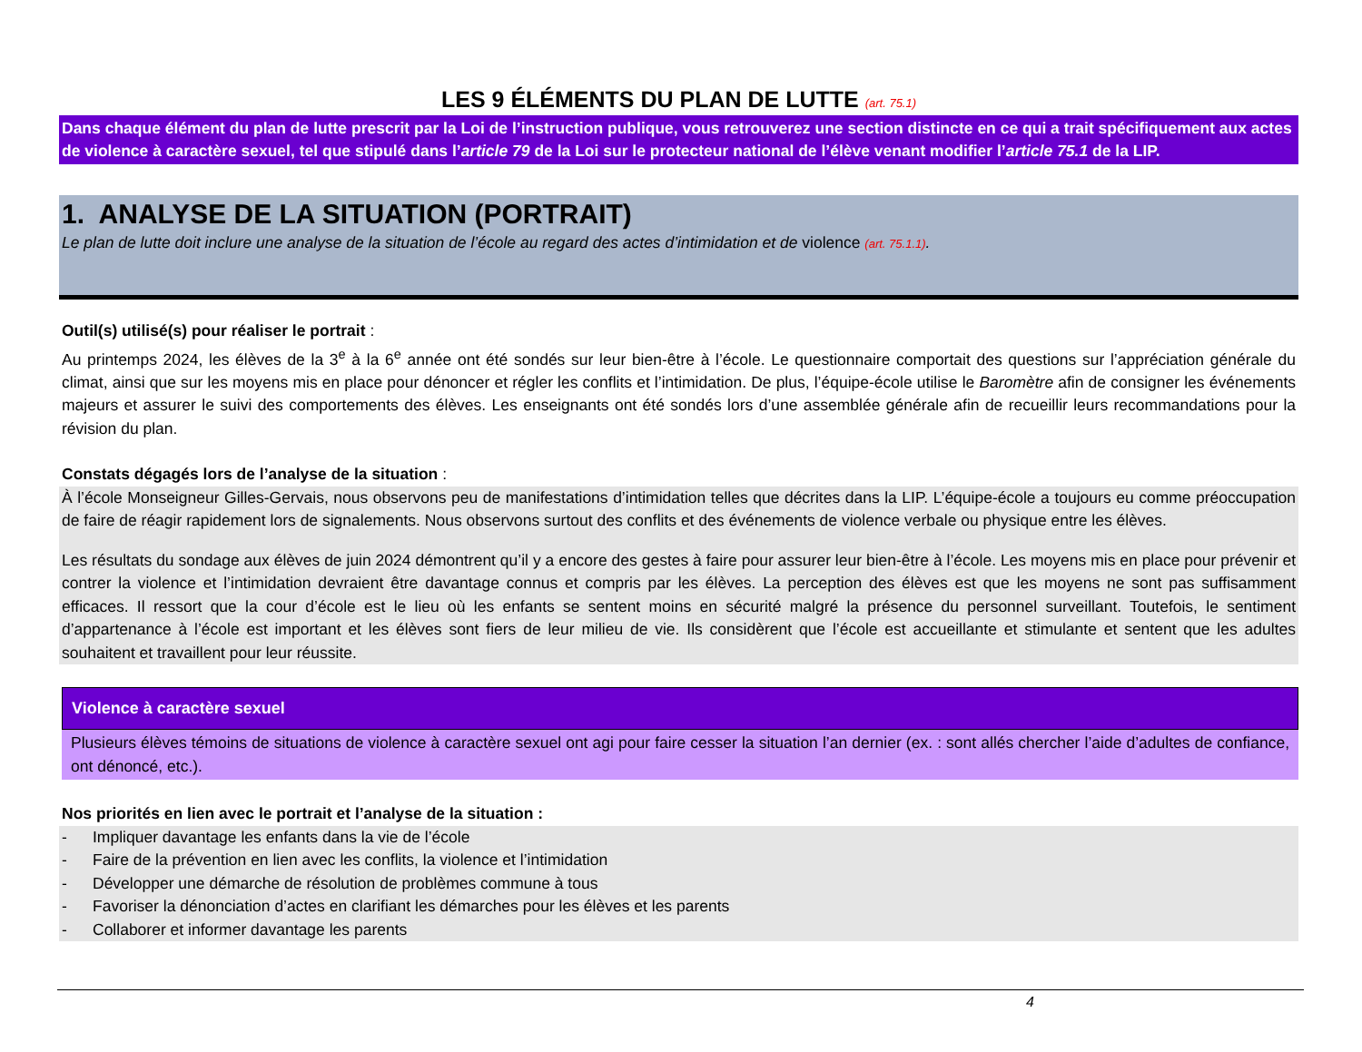LES 9 ÉLÉMENTS DU PLAN DE LUTTE (art. 75.1)
Dans chaque élément du plan de lutte prescrit par la Loi de l’instruction publique, vous retrouverez une section distincte en ce qui a trait spécifiquement aux actes de violence à caractère sexuel, tel que stipulé dans l’article 79 de la Loi sur le protecteur national de l’élève venant modifier l’article 75.1 de la LIP.
1. ANALYSE DE LA SITUATION (PORTRAIT)
Le plan de lutte doit inclure une analyse de la situation de l’école au regard des actes d’intimidation et de violence (art. 75.1.1).
Outil(s) utilisé(s) pour réaliser le portrait :
Au printemps 2024, les élèves de la 3<sup>e</sup> à la 6<sup>e</sup> année ont été sondés sur leur bien-être à l’école. Le questionnaire comportait des questions sur l’appréciation générale du climat, ainsi que sur les moyens mis en place pour dénoncer et régler les conflits et l’intimidation. De plus, l’équipe-école utilise le Baromètre afin de consigner les événements majeurs et assurer le suivi des comportements des élèves. Les enseignants ont été sondés lors d’une assemblée générale afin de recueillir leurs recommandations pour la révision du plan.
Constats dégagés lors de l’analyse de la situation :
À l’école Monseigneur Gilles-Gervais, nous observons peu de manifestations d’intimidation telles que décrites dans la LIP. L’équipe-école a toujours eu comme préoccupation de faire de réagir rapidement lors de signalements. Nous observons surtout des conflits et des événements de violence verbale ou physique entre les élèves.
Les résultats du sondage aux élèves de juin 2024 démontrent qu’il y a encore des gestes à faire pour assurer leur bien-être à l’école. Les moyens mis en place pour prévenir et contrer la violence et l’intimidation devraient être davantage connus et compris par les élèves. La perception des élèves est que les moyens ne sont pas suffisamment efficaces. Il ressort que la cour d’école est le lieu où les enfants se sentent moins en sécurité malgré la présence du personnel surveillant. Toutefois, le sentiment d’appartenance à l’école est important et les élèves sont fiers de leur milieu de vie. Ils considèrent que l’école est accueillante et stimulante et sentent que les adultes souhaitent et travaillent pour leur réussite.
Violence à caractère sexuel
Plusieurs élèves témoins de situations de violence à caractère sexuel ont agi pour faire cesser la situation l’an dernier (ex. : sont allés chercher l’aide d’adultes de confiance, ont dénoncé, etc.).
Nos priorités en lien avec le portrait et l’analyse de la situation :
- Impliquer davantage les enfants dans la vie de l’école
- Faire de la prévention en lien avec les conflits, la violence et l’intimidation
- Développer une démarche de résolution de problèmes commune à tous
- Favoriser la dénonciation d’actes en clarifiant les démarches pour les élèves et les parents
- Collaborer et informer davantage les parents
4